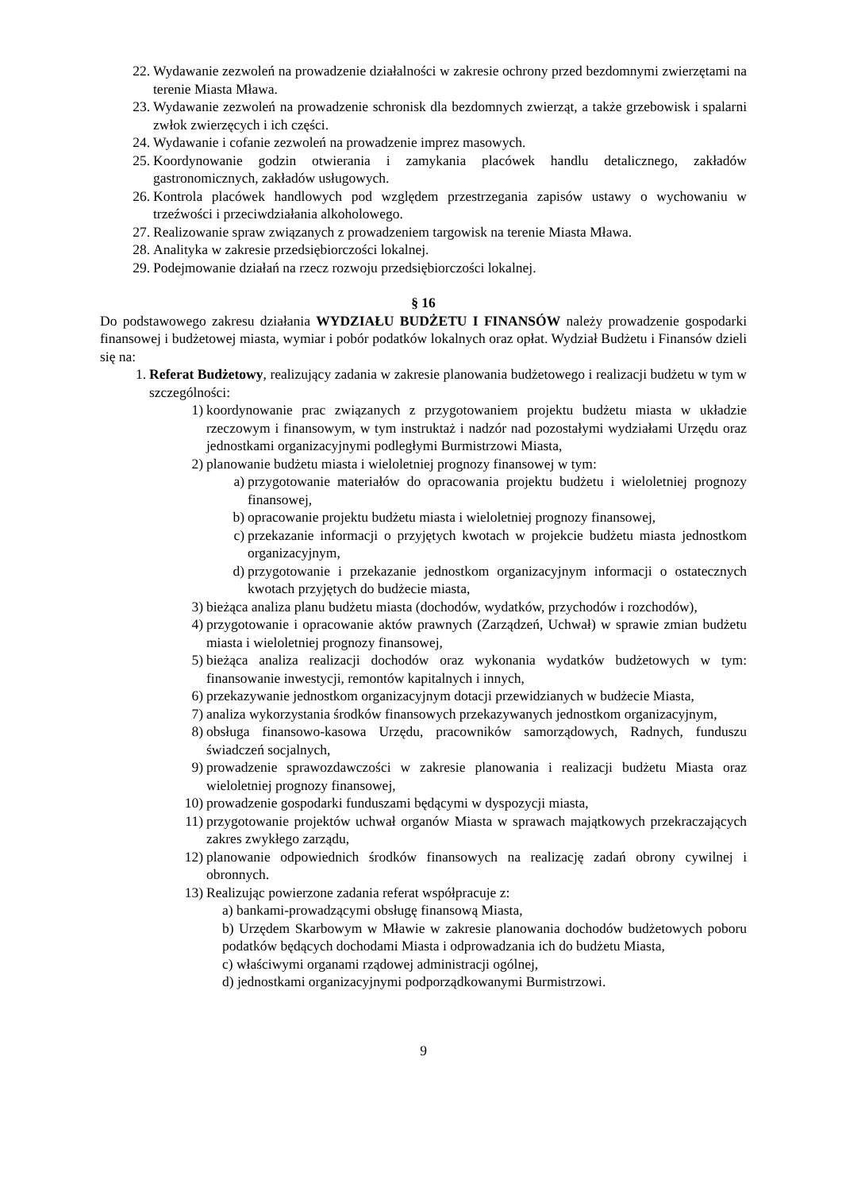22. Wydawanie zezwoleń na prowadzenie działalności w zakresie ochrony przed bezdomnymi zwierzętami na terenie Miasta Mława.
23. Wydawanie zezwoleń na prowadzenie schronisk dla bezdomnych zwierząt, a także grzebowisk i spalarni zwłok zwierzęcych i ich części.
24. Wydawanie i cofanie zezwoleń na prowadzenie imprez masowych.
25. Koordynowanie godzin otwierania i zamykania placówek handlu detalicznego, zakładów gastronomicznych, zakładów usługowych.
26. Kontrola placówek handlowych pod względem przestrzegania zapisów ustawy o wychowaniu w trzeźwości i przeciwdziałania alkoholowego.
27. Realizowanie spraw związanych z prowadzeniem targowisk na terenie Miasta Mława.
28. Analityka w zakresie przedsiębiorczości lokalnej.
29. Podejmowanie działań na rzecz rozwoju przedsiębiorczości lokalnej.
§ 16
Do podstawowego zakresu działania WYDZIAŁU BUDŻETU I FINANSÓW należy prowadzenie gospodarki finansowej i budżetowej miasta, wymiar i pobór podatków lokalnych oraz opłat. Wydział Budżetu i Finansów dzieli się na:
1. Referat Budżetowy, realizujący zadania w zakresie planowania budżetowego i realizacji budżetu w tym w szczególności:
1) koordynowanie prac związanych z przygotowaniem projektu budżetu miasta w układzie rzeczowym i finansowym, w tym instruktaż i nadzór nad pozostałymi wydziałami Urzędu oraz jednostkami organizacyjnymi podległymi Burmistrzowi Miasta,
2) planowanie budżetu miasta i wieloletniej prognozy finansowej w tym:
a) przygotowanie materiałów do opracowania projektu budżetu i wieloletniej prognozy finansowej,
b) opracowanie projektu budżetu miasta i wieloletniej prognozy finansowej,
c) przekazanie informacji o przyjętych kwotach w projekcie budżetu miasta jednostkom organizacyjnym,
d) przygotowanie i przekazanie jednostkom organizacyjnym informacji o ostatecznych kwotach przyjętych do budżecie miasta,
3) bieżąca analiza planu budżetu miasta (dochodów, wydatków, przychodów i rozchodów),
4) przygotowanie i opracowanie aktów prawnych (Zarządzeń, Uchwał) w sprawie zmian budżetu miasta i wieloletniej prognozy finansowej,
5) bieżąca analiza realizacji dochodów oraz wykonania wydatków budżetowych w tym: finansowanie inwestycji, remontów kapitalnych i innych,
6) przekazywanie jednostkom organizacyjnym dotacji przewidzianych w budżecie Miasta,
7) analiza wykorzystania środków finansowych przekazywanych jednostkom organizacyjnym,
8) obsługa finansowo-kasowa Urzędu, pracowników samorządowych, Radnych, funduszu świadczeń socjalnych,
9) prowadzenie sprawozdawczości w zakresie planowania i realizacji budżetu Miasta oraz wieloletniej prognozy finansowej,
10) prowadzenie gospodarki funduszami będącymi w dyspozycji miasta,
11) przygotowanie projektów uchwał organów Miasta w sprawach majątkowych przekraczających zakres zwykłego zarządu,
12) planowanie odpowiednich środków finansowych na realizację zadań obrony cywilnej i obronnych.
13) Realizując powierzone zadania referat współpracuje z:
a) bankami-prowadzącymi obsługę finansową Miasta,
b) Urzędem Skarbowym w Mławie w zakresie planowania dochodów budżetowych poboru podatków będących dochodami Miasta i odprowadzania ich do budżetu Miasta,
c) właściwymi organami rządowej administracji ogólnej,
d) jednostkami organizacyjnymi podporządkowanymi Burmistrzowi.
9